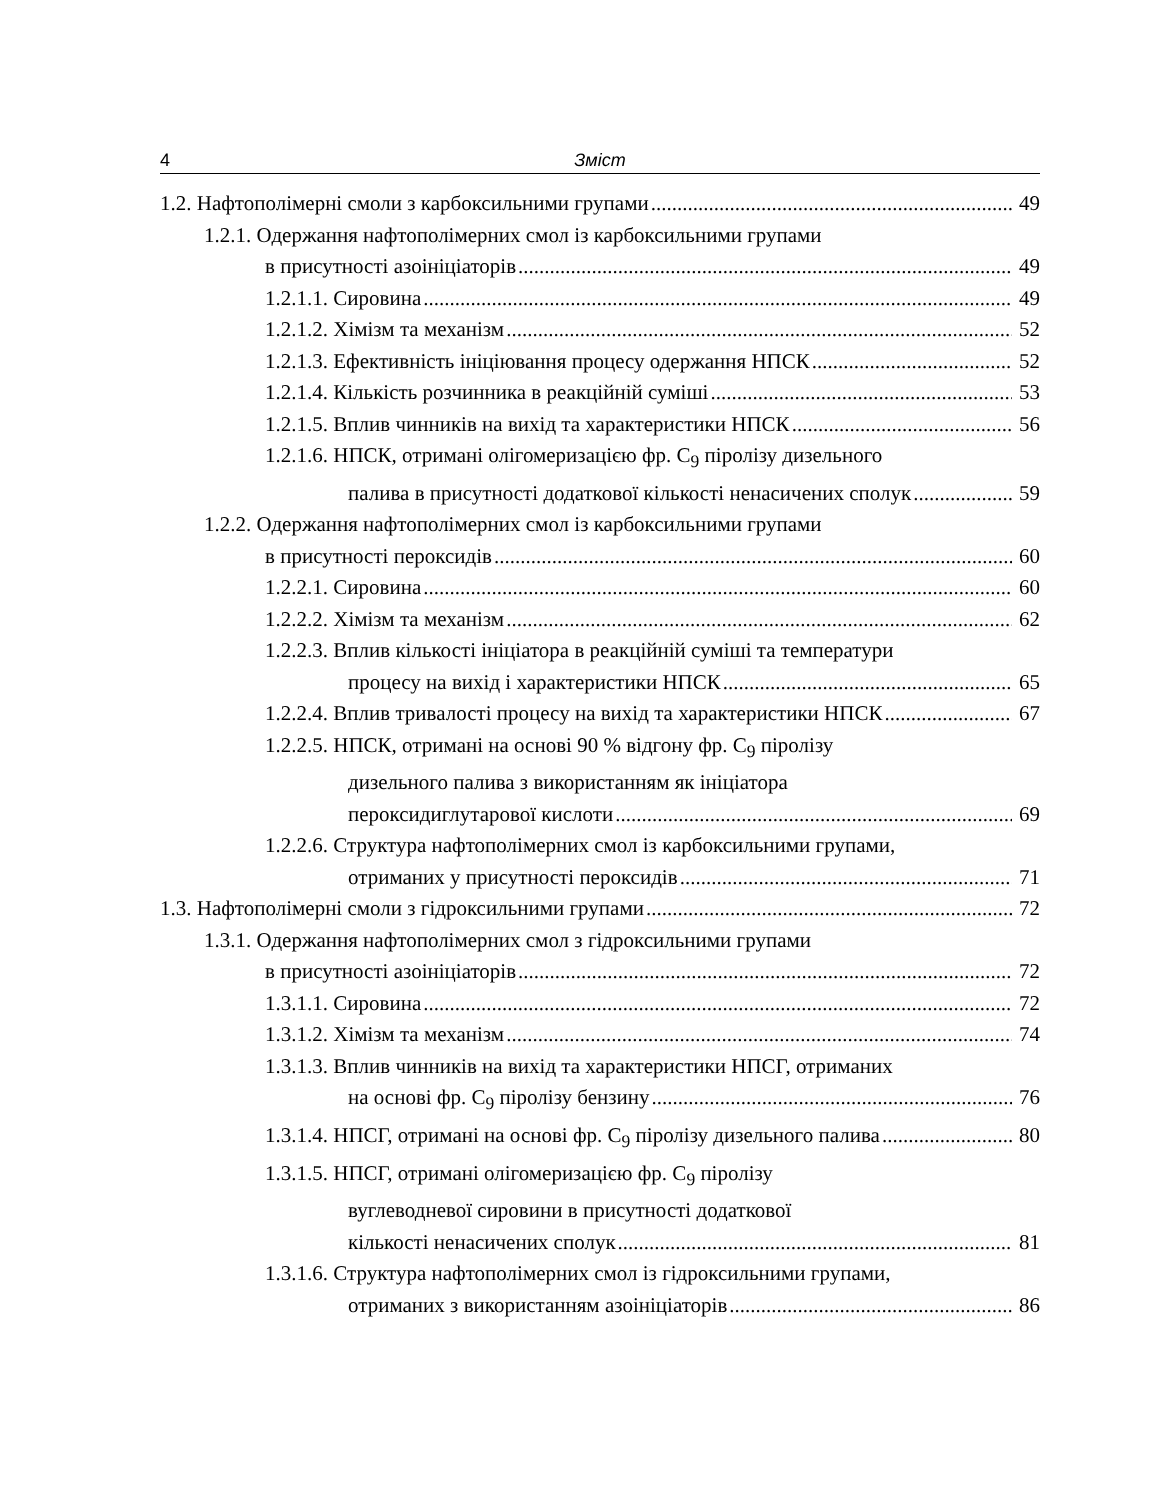4 Зміст
1.2. Нафтополімерні смоли з карбоксильними групами 49
1.2.1. Одержання нафтополімерних смол із карбоксильними групами
в присутності азоініціаторів 49
1.2.1.1. Сировина 49
1.2.1.2. Хімізм та механізм 52
1.2.1.3. Ефективність ініціювання процесу одержання НПСК 52
1.2.1.4. Кількість розчинника в реакційній суміші 53
1.2.1.5. Вплив чинників на вихід та характеристики НПСК 56
1.2.1.6. НПСК, отримані олігомеризацією фр. С<sub>9</sub> піролізу дизельного
палива в присутності додаткової кількості ненасичених сполук 59
1.2.2. Одержання нафтополімерних смол із карбоксильними групами
в присутності пероксидів 60
1.2.2.1. Сировина 60
1.2.2.2. Хімізм та механізм 62
1.2.2.3. Вплив кількості ініціатора в реакційній суміші та температури
процесу на вихід і характеристики НПСК 65
1.2.2.4. Вплив тривалості процесу на вихід та характеристики НПСК 67
1.2.2.5. НПСК, отримані на основі 90 % відгону фр. С<sub>9</sub> піролізу
дизельного палива з використанням як ініціатора
пероксидиглутарової кислоти 69
1.2.2.6. Структура нафтополімерних смол із карбоксильними групами,
отриманих у присутності пероксидів 71
1.3. Нафтополімерні смоли з гідроксильними групами 72
1.3.1. Одержання нафтополімерних смол з гідроксильними групами
в присутності азоініціаторів 72
1.3.1.1. Сировина 72
1.3.1.2. Хімізм та механізм 74
1.3.1.3. Вплив чинників на вихід та характеристики НПСГ, отриманих
на основі фр. С<sub>9</sub> піролізу бензину 76
1.3.1.4. НПСГ, отримані на основі фр. С<sub>9</sub> піролізу дизельного палива 80
1.3.1.5. НПСГ, отримані олігомеризацією фр. С<sub>9</sub> піролізу
вуглеводневої сировини в присутності додаткової
кількості ненасичених сполук 81
1.3.1.6. Структура нафтополімерних смол із гідроксильними групами,
отриманих з використанням азоініціаторів 86